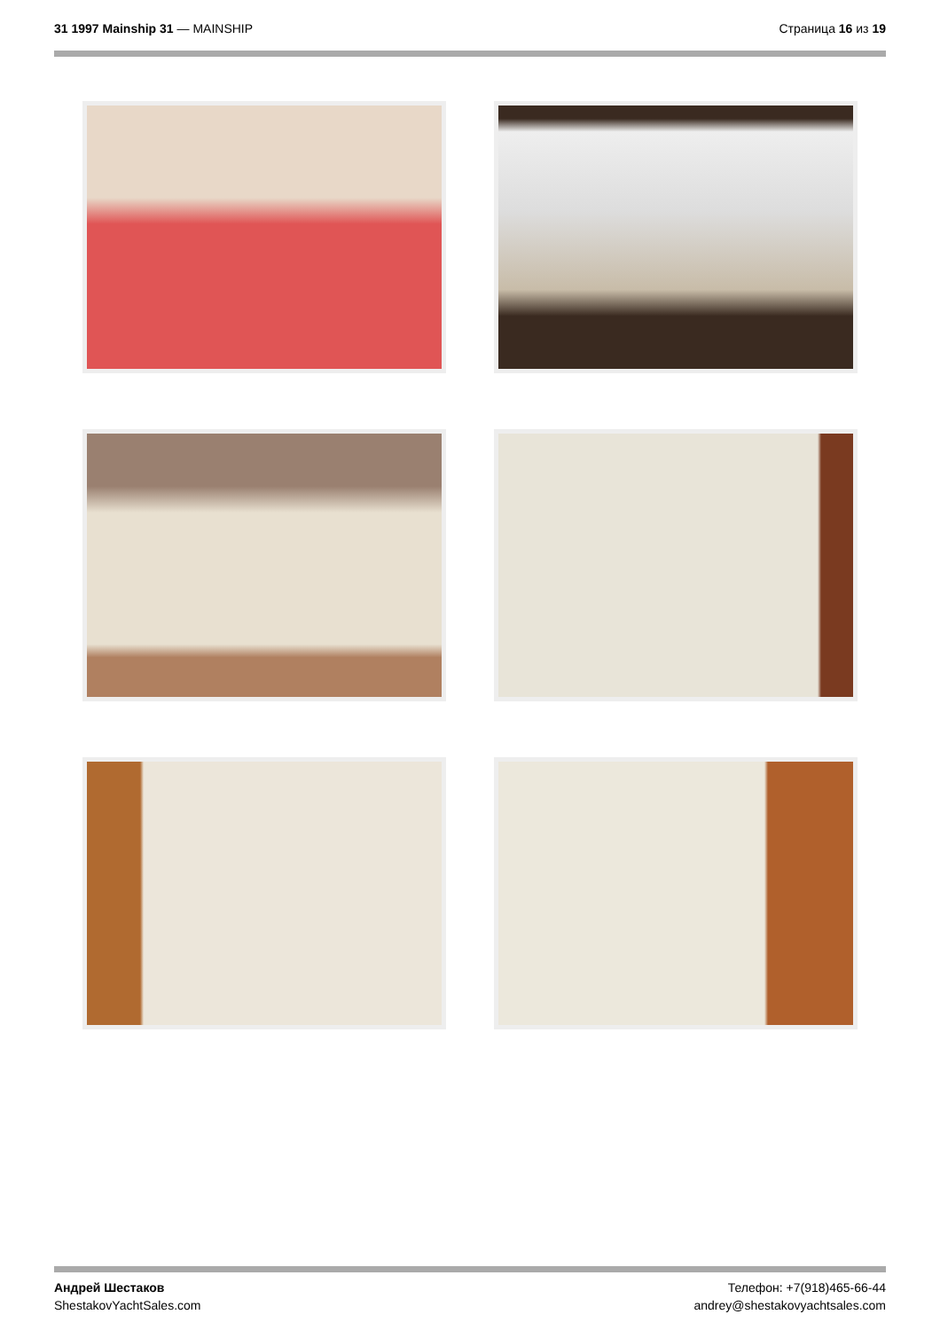31 1997 Mainship 31 — MAINSHIP Страница 16 из 19
Андрей Шестаков
ShestakovYachtSales.com
Телефон: +7(918)465-66-44
andrey@shestakovyachtsales.com